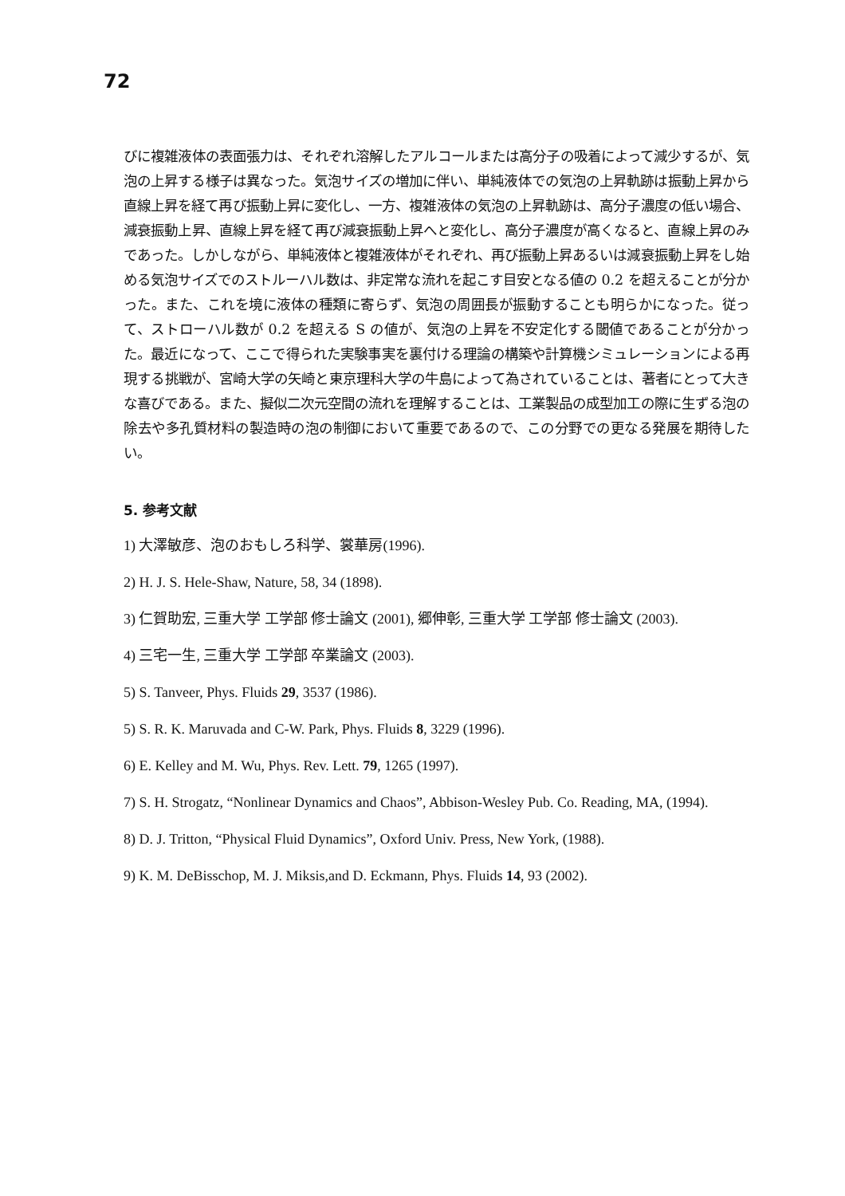72
びに複雑液体の表面張力は、それぞれ溶解したアルコールまたは高分子の吸着によって減少するが、気泡の上昇する様子は異なった。気泡サイズの増加に伴い、単純液体での気泡の上昇軌跡は振動上昇から直線上昇を経て再び振動上昇に変化し、一方、複雑液体の気泡の上昇軌跡は、高分子濃度の低い場合、減衰振動上昇、直線上昇を経て再び減衰振動上昇へと変化し、高分子濃度が高くなると、直線上昇のみであった。しかしながら、単純液体と複雑液体がそれぞれ、再び振動上昇あるいは減衰振動上昇をし始める気泡サイズでのストルーハル数は、非定常な流れを起こす目安となる値の 0.2 を超えることが分かった。また、これを境に液体の種類に寄らず、気泡の周囲長が振動することも明らかになった。従って、ストローハル数が 0.2 を超える S の値が、気泡の上昇を不安定化する閾値であることが分かった。最近になって、ここで得られた実験事実を裏付ける理論の構築や計算機シミュレーションによる再現する挑戦が、宮崎大学の矢崎と東京理科大学の牛島によって為されていることは、著者にとって大きな喜びである。また、擬似二次元空間の流れを理解することは、工業製品の成型加工の際に生ずる泡の除去や多孔質材料の製造時の泡の制御において重要であるので、この分野での更なる発展を期待したい。
5. 参考文献
1) 大澤敏彦、泡のおもしろ科学、裳華房(1996).
2) H. J. S. Hele-Shaw, Nature, 58, 34 (1898).
3) 仁賀助宏, 三重大学 工学部 修士論文 (2001), 郷伸彰, 三重大学 工学部 修士論文 (2003).
4) 三宅一生, 三重大学 工学部 卒業論文 (2003).
5) S. Tanveer, Phys. Fluids 29, 3537 (1986).
5) S. R. K. Maruvada and C-W. Park, Phys. Fluids 8, 3229 (1996).
6) E. Kelley and M. Wu, Phys. Rev. Lett. 79, 1265 (1997).
7) S. H. Strogatz, “Nonlinear Dynamics and Chaos”, Abbison-Wesley Pub. Co. Reading, MA, (1994).
8) D. J. Tritton, “Physical Fluid Dynamics”, Oxford Univ. Press, New York, (1988).
9) K. M. DeBisschop, M. J. Miksis,and D. Eckmann, Phys. Fluids 14, 93 (2002).